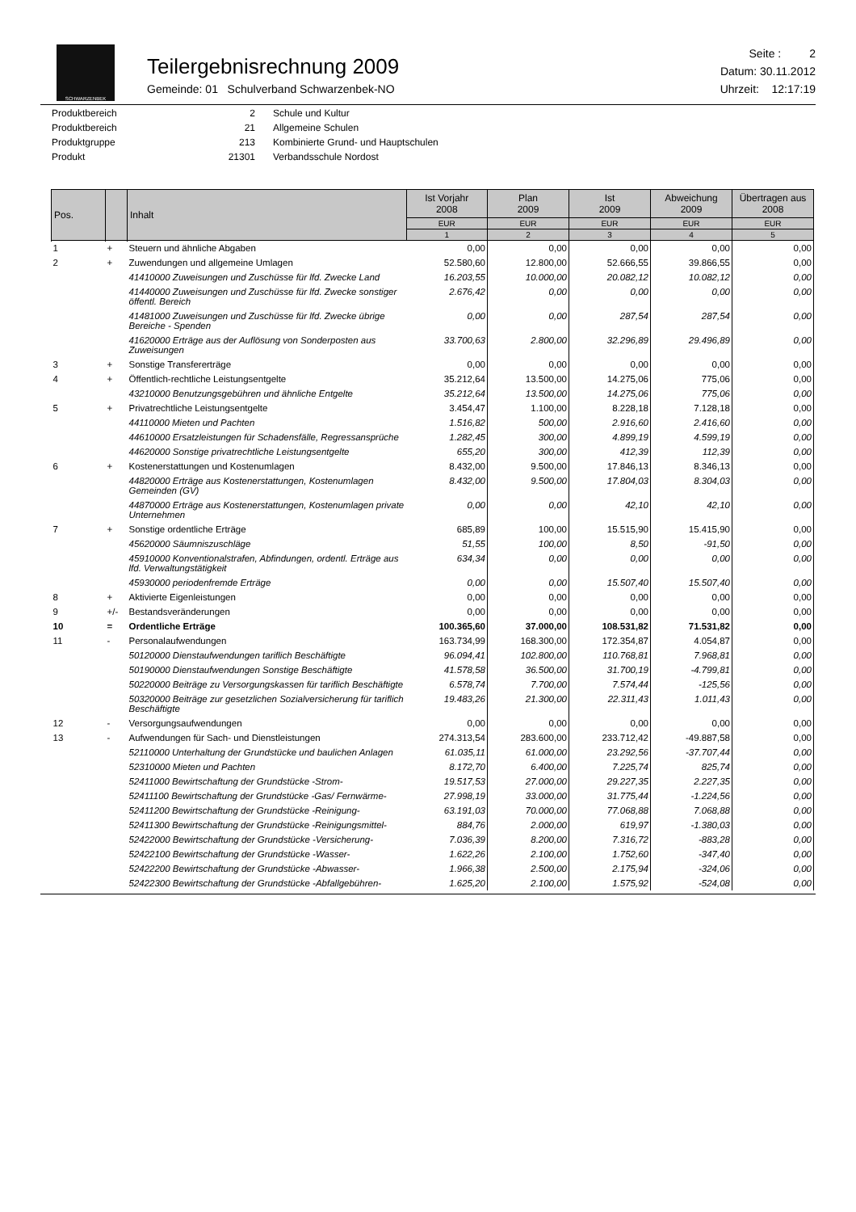SCHWARZENBEK
Teilergebnisrechnung 2009
Gemeinde: 01 Schulverband Schwarzenbek-NO
Seite : 2
Datum: 30.11.2012
Uhrzeit: 12:17:19
| Produktbereich | 2 | Schule und Kultur |
| Produktbereich | 21 | Allgemeine Schulen |
| Produktgruppe | 213 | Kombinierte Grund- und Hauptschulen |
| Produkt | 21301 | Verbandsschule Nordost |
| Pos. | | Inhalt | Ist Vorjahr 2008 | Plan 2009 | Ist 2009 | Abweichung 2009 | Übertragen aus 2008 |
| --- | --- | --- | --- | --- | --- | --- | --- |
| | | | EUR | EUR | EUR | EUR | EUR |
| | | | 1 | 2 | 3 | 4 | 5 |
| 1 | + | Steuern und ähnliche Abgaben | 0,00 | 0,00 | 0,00 | 0,00 | 0,00 |
| 2 | + | Zuwendungen und allgemeine Umlagen | 52.580,60 | 12.800,00 | 52.666,55 | 39.866,55 | 0,00 |
| | | 41410000 Zuweisungen und Zuschüsse für lfd. Zwecke Land | 16.203,55 | 10.000,00 | 20.082,12 | 10.082,12 | 0,00 |
| | | 41440000 Zuweisungen und Zuschüsse für lfd. Zwecke sonstiger öffentl. Bereich | 2.676,42 | 0,00 | 0,00 | 0,00 | 0,00 |
| | | 41481000 Zuweisungen und Zuschüsse für lfd. Zwecke übrige Bereiche - Spenden | 0,00 | 0,00 | 287,54 | 287,54 | 0,00 |
| | | 41620000 Erträge aus der Auflösung von Sonderposten aus Zuweisungen | 33.700,63 | 2.800,00 | 32.296,89 | 29.496,89 | 0,00 |
| 3 | + | Sonstige Transfererträge | 0,00 | 0,00 | 0,00 | 0,00 | 0,00 |
| 4 | + | Öffentlich-rechtliche Leistungsentgelte | 35.212,64 | 13.500,00 | 14.275,06 | 775,06 | 0,00 |
| | | 43210000 Benutzungsgebühren und ähnliche Entgelte | 35.212,64 | 13.500,00 | 14.275,06 | 775,06 | 0,00 |
| 5 | + | Privatrechtliche Leistungsentgelte | 3.454,47 | 1.100,00 | 8.228,18 | 7.128,18 | 0,00 |
| | | 44110000 Mieten und Pachten | 1.516,82 | 500,00 | 2.916,60 | 2.416,60 | 0,00 |
| | | 44610000 Ersatzleistungen für Schadensfälle, Regressansprüche | 1.282,45 | 300,00 | 4.899,19 | 4.599,19 | 0,00 |
| | | 44620000 Sonstige privatrechtliche Leistungsentgelte | 655,20 | 300,00 | 412,39 | 112,39 | 0,00 |
| 6 | + | Kostenerstattungen und Kostenumlagen | 8.432,00 | 9.500,00 | 17.846,13 | 8.346,13 | 0,00 |
| | | 44820000 Erträge aus Kostenerstattungen, Kostenumlagen Gemeinden (GV) | 8.432,00 | 9.500,00 | 17.804,03 | 8.304,03 | 0,00 |
| | | 44870000 Erträge aus Kostenerstattungen, Kostenumlagen private Unternehmen | 0,00 | 0,00 | 42,10 | 42,10 | 0,00 |
| 7 | + | Sonstige ordentliche Erträge | 685,89 | 100,00 | 15.515,90 | 15.415,90 | 0,00 |
| | | 45620000 Säumniszuschläge | 51,55 | 100,00 | 8,50 | -91,50 | 0,00 |
| | | 45910000 Konventionalstrafen, Abfindungen, ordentl. Erträge aus lfd. Verwaltungstätigkeit | 634,34 | 0,00 | 0,00 | 0,00 | 0,00 |
| | | 45930000 periodenfremde Erträge | 0,00 | 0,00 | 15.507,40 | 15.507,40 | 0,00 |
| 8 | + | Aktivierte Eigenleistungen | 0,00 | 0,00 | 0,00 | 0,00 | 0,00 |
| 9 | +/- | Bestandsveränderungen | 0,00 | 0,00 | 0,00 | 0,00 | 0,00 |
| 10 | = | Ordentliche Erträge | 100.365,60 | 37.000,00 | 108.531,82 | 71.531,82 | 0,00 |
| 11 | - | Personalaufwendungen | 163.734,99 | 168.300,00 | 172.354,87 | 4.054,87 | 0,00 |
| | | 50120000 Dienstaufwendungen tariflich Beschäftigte | 96.094,41 | 102.800,00 | 110.768,81 | 7.968,81 | 0,00 |
| | | 50190000 Dienstaufwendungen Sonstige Beschäftigte | 41.578,58 | 36.500,00 | 31.700,19 | -4.799,81 | 0,00 |
| | | 50220000 Beiträge zu Versorgungskassen für tariflich Beschäftigte | 6.578,74 | 7.700,00 | 7.574,44 | -125,56 | 0,00 |
| | | 50320000 Beiträge zur gesetzlichen Sozialversicherung für tariflich Beschäftigte | 19.483,26 | 21.300,00 | 22.311,43 | 1.011,43 | 0,00 |
| 12 | - | Versorgungsaufwendungen | 0,00 | 0,00 | 0,00 | 0,00 | 0,00 |
| 13 | - | Aufwendungen für Sach- und Dienstleistungen | 274.313,54 | 283.600,00 | 233.712,42 | -49.887,58 | 0,00 |
| | | 52110000 Unterhaltung der Grundstücke und baulichen Anlagen | 61.035,11 | 61.000,00 | 23.292,56 | -37.707,44 | 0,00 |
| | | 52310000 Mieten und Pachten | 8.172,70 | 6.400,00 | 7.225,74 | 825,74 | 0,00 |
| | | 52411000 Bewirtschaftung der Grundstücke -Strom- | 19.517,53 | 27.000,00 | 29.227,35 | 2.227,35 | 0,00 |
| | | 52411100 Bewirtschaftung der Grundstücke -Gas/ Fernwärme- | 27.998,19 | 33.000,00 | 31.775,44 | -1.224,56 | 0,00 |
| | | 52411200 Bewirtschaftung der Grundstücke -Reinigung- | 63.191,03 | 70.000,00 | 77.068,88 | 7.068,88 | 0,00 |
| | | 52411300 Bewirtschaftung der Grundstücke -Reinigungsmittel- | 884,76 | 2.000,00 | 619,97 | -1.380,03 | 0,00 |
| | | 52422000 Bewirtschaftung der Grundstücke -Versicherung- | 7.036,39 | 8.200,00 | 7.316,72 | -883,28 | 0,00 |
| | | 52422100 Bewirtschaftung der Grundstücke -Wasser- | 1.622,26 | 2.100,00 | 1.752,60 | -347,40 | 0,00 |
| | | 52422200 Bewirtschaftung der Grundstücke -Abwasser- | 1.966,38 | 2.500,00 | 2.175,94 | -324,06 | 0,00 |
| | | 52422300 Bewirtschaftung der Grundstücke -Abfallgebühren- | 1.625,20 | 2.100,00 | 1.575,92 | -524,08 | 0,00 |